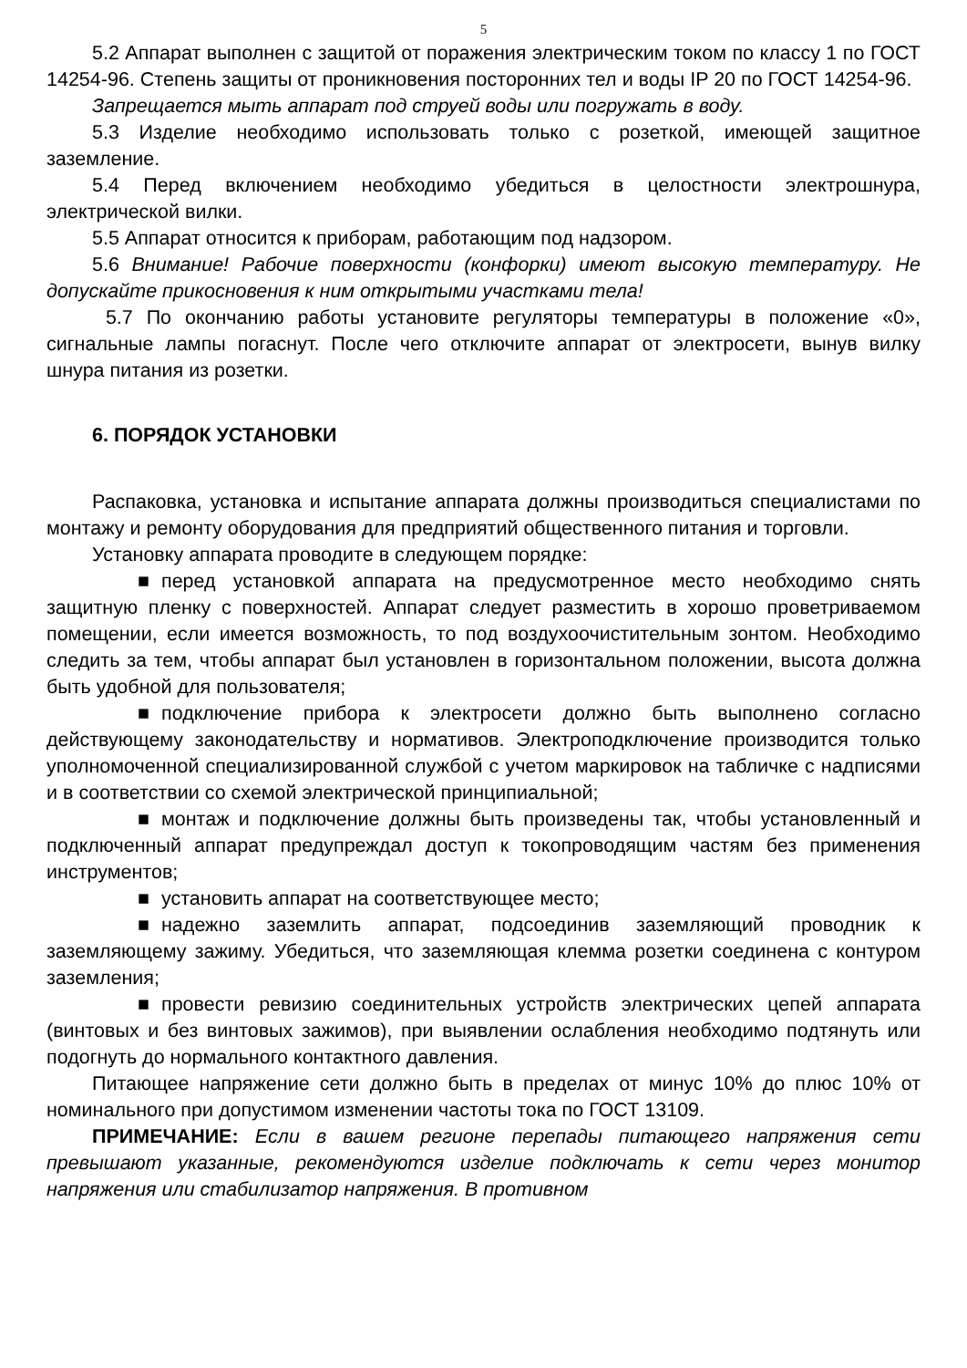5
5.2 Аппарат выполнен с защитой от поражения электрическим током по классу 1 по ГОСТ 14254-96. Степень защиты от проникновения посторонних тел и воды IP 20 по ГОСТ 14254-96.
Запрещается мыть аппарат под струей воды или погружать в воду.
5.3 Изделие необходимо использовать только с розеткой, имеющей защитное заземление.
5.4 Перед включением необходимо убедиться в целостности электрошнура, электрической вилки.
5.5 Аппарат относится к приборам, работающим под надзором.
5.6 Внимание! Рабочие поверхности (конфорки) имеют высокую температуру. Не допускайте прикосновения к ним открытыми участками тела!
5.7 По окончанию работы установите регуляторы температуры в положение «0», сигнальные лампы погаснут. После чего отключите аппарат от электросети, вынув вилку шнура питания из розетки.
6. ПОРЯДОК УСТАНОВКИ
Распаковка, установка и испытание аппарата должны производиться специалистами по монтажу и ремонту оборудования для предприятий общественного питания и торговли.
Установку аппарата проводите в следующем порядке:
■ перед установкой аппарата на предусмотренное место необходимо снять защитную пленку с поверхностей. Аппарат следует разместить в хорошо проветриваемом помещении, если имеется возможность, то под воздухоочистительным зонтом. Необходимо следить за тем, чтобы аппарат был установлен в горизонтальном положении, высота должна быть удобной для пользователя;
■ подключение прибора к электросети должно быть выполнено согласно действующему законодательству и нормативов. Электроподключение производится только уполномоченной специализированной службой с учетом маркировок на табличке с надписями и в соответствии со схемой электрической принципиальной;
■ монтаж и подключение должны быть произведены так, чтобы установленный и подключенный аппарат предупреждал доступ к токопроводящим частям без применения инструментов;
■ установить аппарат на соответствующее место;
■ надежно заземлить аппарат, подсоединив заземляющий проводник к заземляющему зажиму. Убедиться, что заземляющая клемма розетки соединена с контуром заземления;
■ провести ревизию соединительных устройств электрических цепей аппарата (винтовых и без винтовых зажимов), при выявлении ослабления необходимо подтянуть или подогнуть до нормального контактного давления.
Питающее напряжение сети должно быть в пределах от минус 10% до плюс 10% от номинального при допустимом изменении частоты тока по ГОСТ 13109.
ПРИМЕЧАНИЕ: Если в вашем регионе перепады питающего напряжения сети превышают указанные, рекомендуются изделие подключать к сети через монитор напряжения или стабилизатор напряжения. В противном